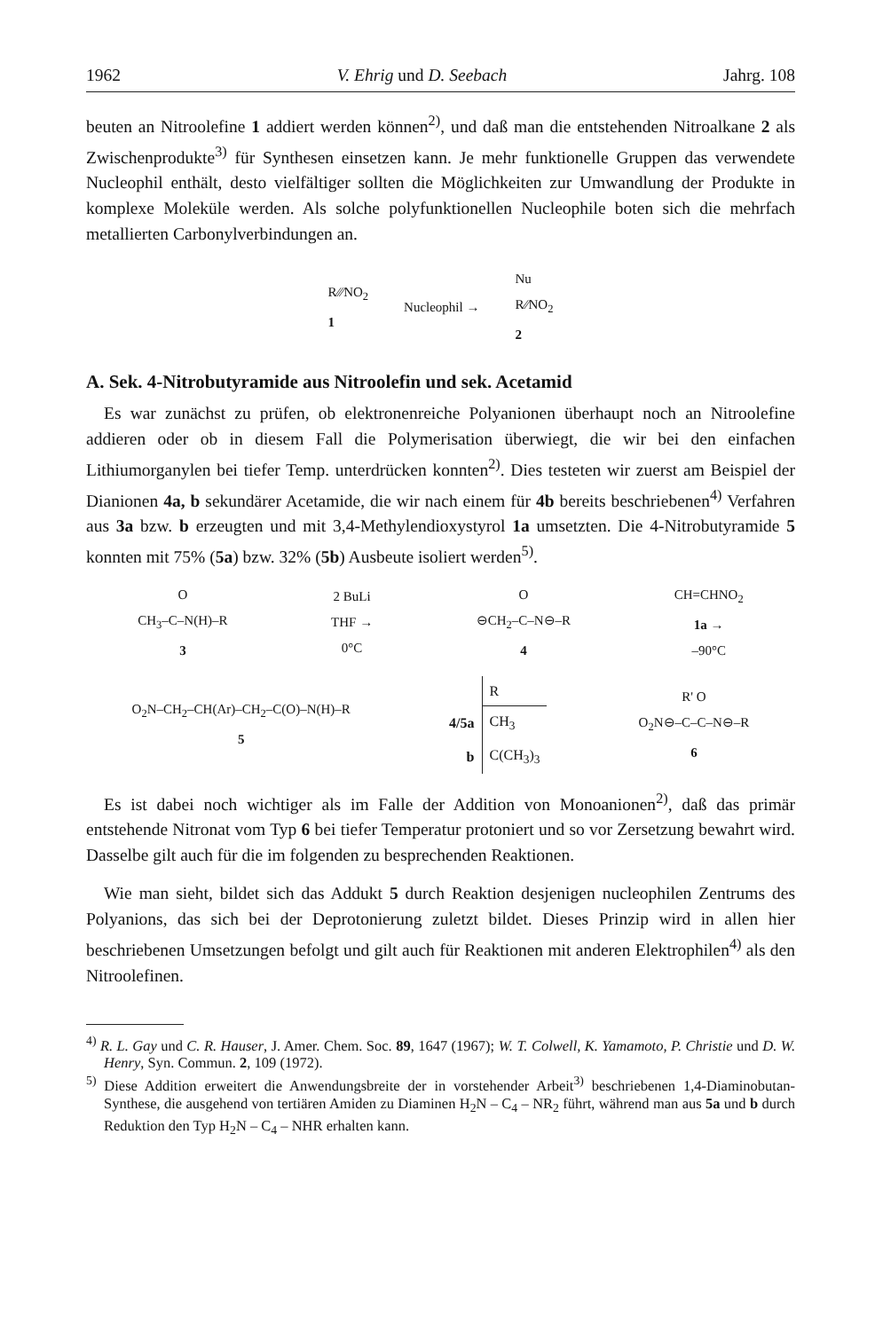1962 V. Ehrig und D. Seebach Jahrg. 108
beuten an Nitroolefine 1 addiert werden können<sup>2)</sup>, und daß man die entstehenden Nitroalkane 2 als Zwischenprodukte<sup>3)</sup> für Synthesen einsetzen kann. Je mehr funktionelle Gruppen das verwendete Nucleophil enthält, desto vielfältiger sollten die Möglichkeiten zur Umwandlung der Produkte in komplexe Moleküle werden. Als solche polyfunktionellen Nucleophile boten sich die mehrfach metallierten Carbonylverbindungen an.
R⁄⁄⁄NO<sub>2</sub>
1
Nucleophil →
Nu
R⁄⁄NO<sub>2</sub>
2
A. Sek. 4-Nitrobutyramide aus Nitroolefin und sek. Acetamid
Es war zunächst zu prüfen, ob elektronenreiche Polyanionen überhaupt noch an Nitroolefine addieren oder ob in diesem Fall die Polymerisation überwiegt, die wir bei den einfachen Lithiumorganylen bei tiefer Temp. unterdrücken konnten<sup>2)</sup>. Dies testeten wir zuerst am Beispiel der Dianionen 4a, b sekundärer Acetamide, die wir nach einem für 4b bereits beschriebenen<sup>4)</sup> Verfahren aus 3a bzw. b erzeugten und mit 3,4-Methylendioxystyrol 1a umsetzten. Die 4-Nitrobutyramide 5 konnten mit 75% (5a) bzw. 32% (5b) Ausbeute isoliert werden<sup>5)</sup>.
O
CH<sub>3</sub>–C–N(H)–R
3
2 BuLi
THF →
0°C
O
⊖CH<sub>2</sub>–C–N⊖–R
4
CH=CHNO<sub>2</sub>
1a →
–90°C
O<sub>2</sub>N–CH<sub>2</sub>–CH(Ar)–CH<sub>2</sub>–C(O)–N(H)–R
5
| | R |
| --- | --- |
| 4/5a | CH<sub>3</sub> |
| b | C(CH<sub>3</sub>)<sub>3</sub> |
R' O
O<sub>2</sub>N⊖–C–C–N⊖–R
6
Es ist dabei noch wichtiger als im Falle der Addition von Monoanionen<sup>2)</sup>, daß das primär entstehende Nitronat vom Typ 6 bei tiefer Temperatur protoniert und so vor Zersetzung bewahrt wird. Dasselbe gilt auch für die im folgenden zu besprechenden Reaktionen.
Wie man sieht, bildet sich das Addukt 5 durch Reaktion desjenigen nucleophilen Zentrums des Polyanions, das sich bei der Deprotonierung zuletzt bildet. Dieses Prinzip wird in allen hier beschriebenen Umsetzungen befolgt und gilt auch für Reaktionen mit anderen Elektrophilen<sup>4)</sup> als den Nitroolefinen.
<sup>4)</sup> R. L. Gay und C. R. Hauser, J. Amer. Chem. Soc. 89, 1647 (1967); W. T. Colwell, K. Yamamoto, P. Christie und D. W. Henry, Syn. Commun. 2, 109 (1972).
<sup>5)</sup> Diese Addition erweitert die Anwendungsbreite der in vorstehender Arbeit<sup>3)</sup> beschriebenen 1,4-Diaminobutan-Synthese, die ausgehend von tertiären Amiden zu Diaminen H<sub>2</sub>N – C<sub>4</sub> – NR<sub>2</sub> führt, während man aus 5a und b durch Reduktion den Typ H<sub>2</sub>N – C<sub>4</sub> – NHR erhalten kann.